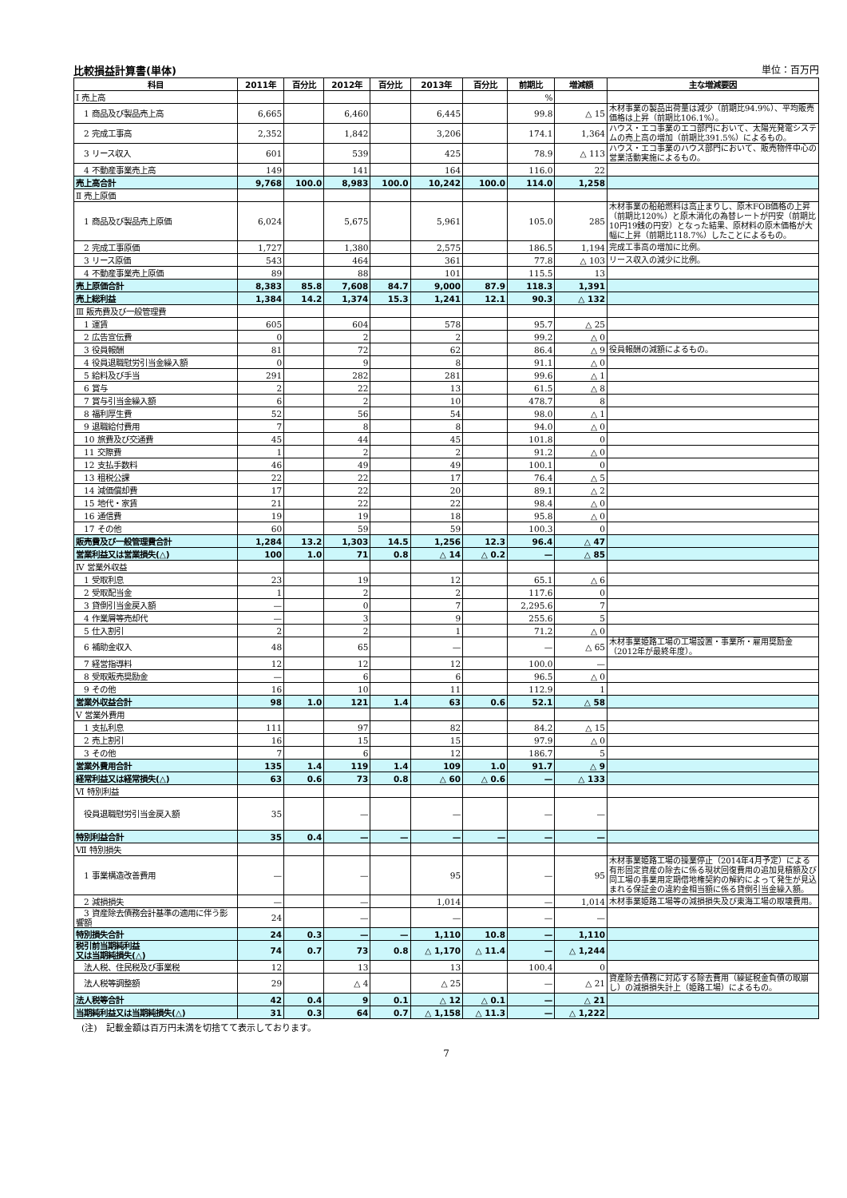比較損益計算書(単体) 単位：百万円
| 科目 | 2011年 | 百分比 | 2012年 | 百分比 | 2013年 | 百分比 | 前期比 | 増減額 | 主な増減要因 |
| --- | --- | --- | --- | --- | --- | --- | --- | --- | --- |
| Ⅰ 売上高 | | | | | | | % | | |
| 1 商品及び製品売上高 | 6,665 | | 6,460 | | 6,445 | | 99.8 | △ 15 | 木材事業の製品出荷量は減少（前期比94.9%）、平均販売価格は上昇（前期比106.1%）。 |
| 2 完成工事高 | 2,352 | | 1,842 | | 3,206 | | 174.1 | 1,364 | ハウス・エコ事業のエコ部門において、太陽光発電システムの売上高の増加（前期比391.5%）によるもの。 |
| 3 リース収入 | 601 | | 539 | | 425 | | 78.9 | △ 113 | ハウス・エコ事業のハウス部門において、販売物件中心の営業活動実施によるもの。 |
| 4 不動産事業売上高 | 149 | | 141 | | 164 | | 116.0 | 22 | |
| 売上高合計 | 9,768 | 100.0 | 8,983 | 100.0 | 10,242 | 100.0 | 114.0 | 1,258 | |
| Ⅱ 売上原価 | | | | | | | | | |
| 1 商品及び製品売上原価 | 6,024 | | 5,675 | | 5,961 | | 105.0 | 285 | 木材事業の船舶燃料は高止まりし、原木FOB価格の上昇（前期比120%）と原木消化の為替レートが円安（前期比10円19銭の円安）となった結果、原材料の原木価格が大幅に上昇（前期比118.7%）したことによるもの。 |
| 2 完成工事原価 | 1,727 | | 1,380 | | 2,575 | | 186.5 | 1,194 | 完成工事高の増加に比例。 |
| 3 リース原価 | 543 | | 464 | | 361 | | 77.8 | △ 103 | リース収入の減少に比例。 |
| 4 不動産事業売上原価 | 89 | | 88 | | 101 | | 115.5 | 13 | |
| 売上原価合計 | 8,383 | 85.8 | 7,608 | 84.7 | 9,000 | 87.9 | 118.3 | 1,391 | |
| 売上総利益 | 1,384 | 14.2 | 1,374 | 15.3 | 1,241 | 12.1 | 90.3 | △ 132 | |
| Ⅲ 販売費及び一般管理費 | | | | | | | | | |
| 1 運賃 | 605 | | 604 | | 578 | | 95.7 | △ 25 | |
| 2 広告宣伝費 | 0 | | 2 | | 2 | | 99.2 | △ 0 | |
| 3 役員報酬 | 81 | | 72 | | 62 | | 86.4 | △ 9 | 役員報酬の減額によるもの。 |
| 4 役員退職慰労引当金繰入額 | 0 | | 9 | | 8 | | 91.1 | △ 0 | |
| 5 給料及び手当 | 291 | | 282 | | 281 | | 99.6 | △ 1 | |
| 6 賞与 | 2 | | 22 | | 13 | | 61.5 | △ 8 | |
| 7 賞与引当金繰入額 | 6 | | 2 | | 10 | | 478.7 | 8 | |
| 8 福利厚生費 | 52 | | 56 | | 54 | | 98.0 | △ 1 | |
| 9 退職給付費用 | 7 | | 8 | | 8 | | 94.0 | △ 0 | |
| 10 旅費及び交通費 | 45 | | 44 | | 45 | | 101.8 | 0 | |
| 11 交際費 | 1 | | 2 | | 2 | | 91.2 | △ 0 | |
| 12 支払手数料 | 46 | | 49 | | 49 | | 100.1 | 0 | |
| 13 租税公課 | 22 | | 22 | | 17 | | 76.4 | △ 5 | |
| 14 減価償却費 | 17 | | 22 | | 20 | | 89.1 | △ 2 | |
| 15 地代・家賃 | 21 | | 22 | | 22 | | 98.4 | △ 0 | |
| 16 通信費 | 19 | | 19 | | 18 | | 95.8 | △ 0 | |
| 17 その他 | 60 | | 59 | | 59 | | 100.3 | 0 | |
| 販売費及び一般管理費合計 | 1,284 | 13.2 | 1,303 | 14.5 | 1,256 | 12.3 | 96.4 | △ 47 | |
| 営業利益又は営業損失(△) | 100 | 1.0 | 71 | 0.8 | △ 14 | △ 0.2 | — | △ 85 | |
| Ⅳ 営業外収益 | | | | | | | | | |
| 1 受取利息 | 23 | | 19 | | 12 | | 65.1 | △ 6 | |
| 2 受取配当金 | 1 | | 2 | | 2 | | 117.6 | 0 | |
| 3 貸倒引当金戻入額 | — | | 0 | | 7 | | 2,295.6 | 7 | |
| 4 作業屑等売却代 | — | | 3 | | 9 | | 255.6 | 5 | |
| 5 仕入割引 | 2 | | 2 | | 1 | | 71.2 | △ 0 | |
| 6 補助金収入 | 48 | | 65 | | — | | — | △ 65 | 木材事業姫路工場の工場設置・事業所・雇用奨励金（2012年が最終年度）。 |
| 7 経営指導料 | 12 | | 12 | | 12 | | 100.0 | — | |
| 8 受取販売奨励金 | — | | 6 | | 6 | | 96.5 | △ 0 | |
| 9 その他 | 16 | | 10 | | 11 | | 112.9 | 1 | |
| 営業外収益合計 | 98 | 1.0 | 121 | 1.4 | 63 | 0.6 | 52.1 | △ 58 | |
| Ⅴ 営業外費用 | | | | | | | | | |
| 1 支払利息 | 111 | | 97 | | 82 | | 84.2 | △ 15 | |
| 2 売上割引 | 16 | | 15 | | 15 | | 97.9 | △ 0 | |
| 3 その他 | 7 | | 6 | | 12 | | 186.7 | 5 | |
| 営業外費用合計 | 135 | 1.4 | 119 | 1.4 | 109 | 1.0 | 91.7 | △ 9 | |
| 経常利益又は経常損失(△) | 63 | 0.6 | 73 | 0.8 | △ 60 | △ 0.6 | — | △ 133 | |
| Ⅵ 特別利益 | | | | | | | | | |
| 役員退職慰労引当金戻入額 | 35 | | — | | — | | — | — | |
| 特別利益合計 | 35 | 0.4 | — | — | — | — | — | — | |
| Ⅶ 特別損失 | | | | | | | | | |
| 1 事業構造改善費用 | — | | — | | 95 | | — | 95 | 木材事業姫路工場の操業停止（2014年4月予定）による有形固定資産の除去に係る現状回復費用の追加見積額及び同工場の事業用定期借地権契約の解約によって発生が見込まれる保証金の違約金相当額に係る貸倒引当金繰入額。 |
| 2 減損損失 | — | | — | | 1,014 | | — | 1,014 | 木材事業姫路工場等の減損損失及び東海工場の取壊費用。 |
| 3 資産除去債務会計基準の適用に伴う影響額 | 24 | | — | | — | | — | — | |
| 特別損失合計 | 24 | 0.3 | — | — | 1,110 | 10.8 | — | 1,110 | |
| 税引前当期純利益 又は当期純損失(△) | 74 | 0.7 | 73 | 0.8 | △ 1,170 | △ 11.4 | — | △ 1,244 | |
| 法人税、住民税及び事業税 | 12 | | 13 | | 13 | | 100.4 | 0 | |
| 法人税等調整額 | 29 | | △ 4 | | △ 25 | | — | △ 21 | 資産除去債務に対応する除去費用（繰延税金負債の取崩し）の減損損失計上（姫路工場）によるもの。 |
| 法人税等合計 | 42 | 0.4 | 9 | 0.1 | △ 12 | △ 0.1 | — | △ 21 | |
| 当期純利益又は当期純損失(△) | 31 | 0.3 | 64 | 0.7 | △ 1,158 | △ 11.3 | — | △ 1,222 | |
(注)　記載金額は百万円未満を切捨てて表示しております。
7